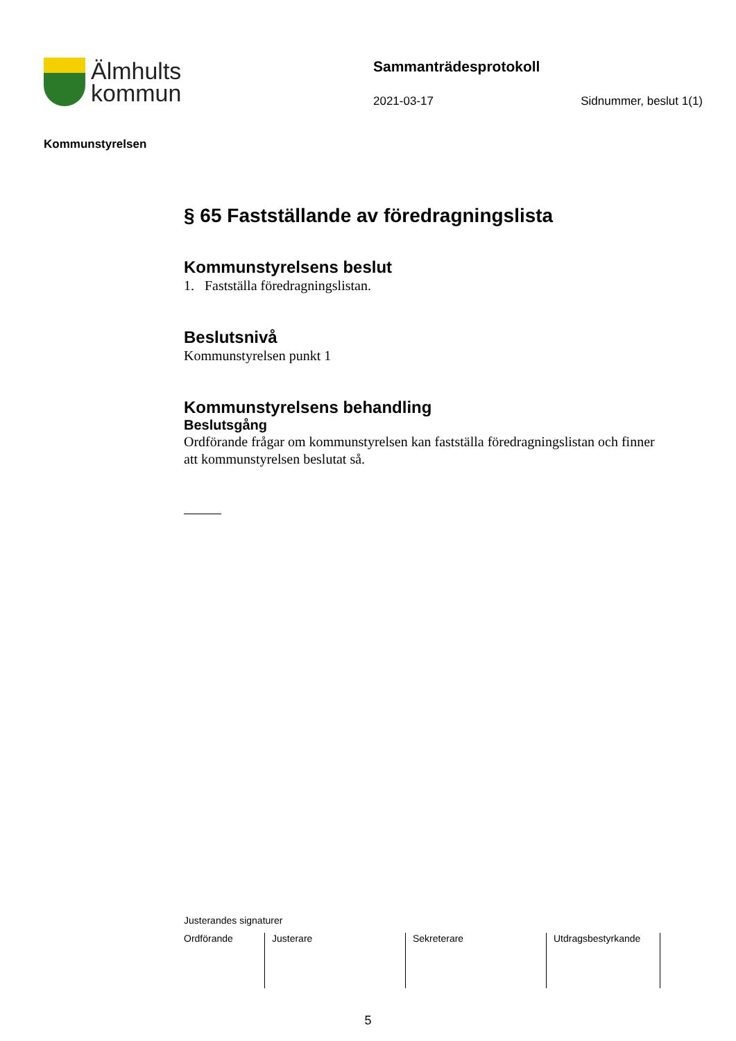Älmhults
kommun
Sammanträdesprotokoll
2021-03-17 Sidnummer, beslut 1(1)
Kommunstyrelsen
§ 65 Fastställande av föredragningslista
Kommunstyrelsens beslut
1. Fastställa föredragningslistan.
Beslutsnivå
Kommunstyrelsen punkt 1
Kommunstyrelsens behandling
Beslutsgång
Ordförande frågar om kommunstyrelsen kan fastställa föredragningslistan och finner att kommunstyrelsen beslutat så.
Justerandes signaturer
| Ordförande | Justerare | Sekreterare | Utdragsbestyrkande |
5